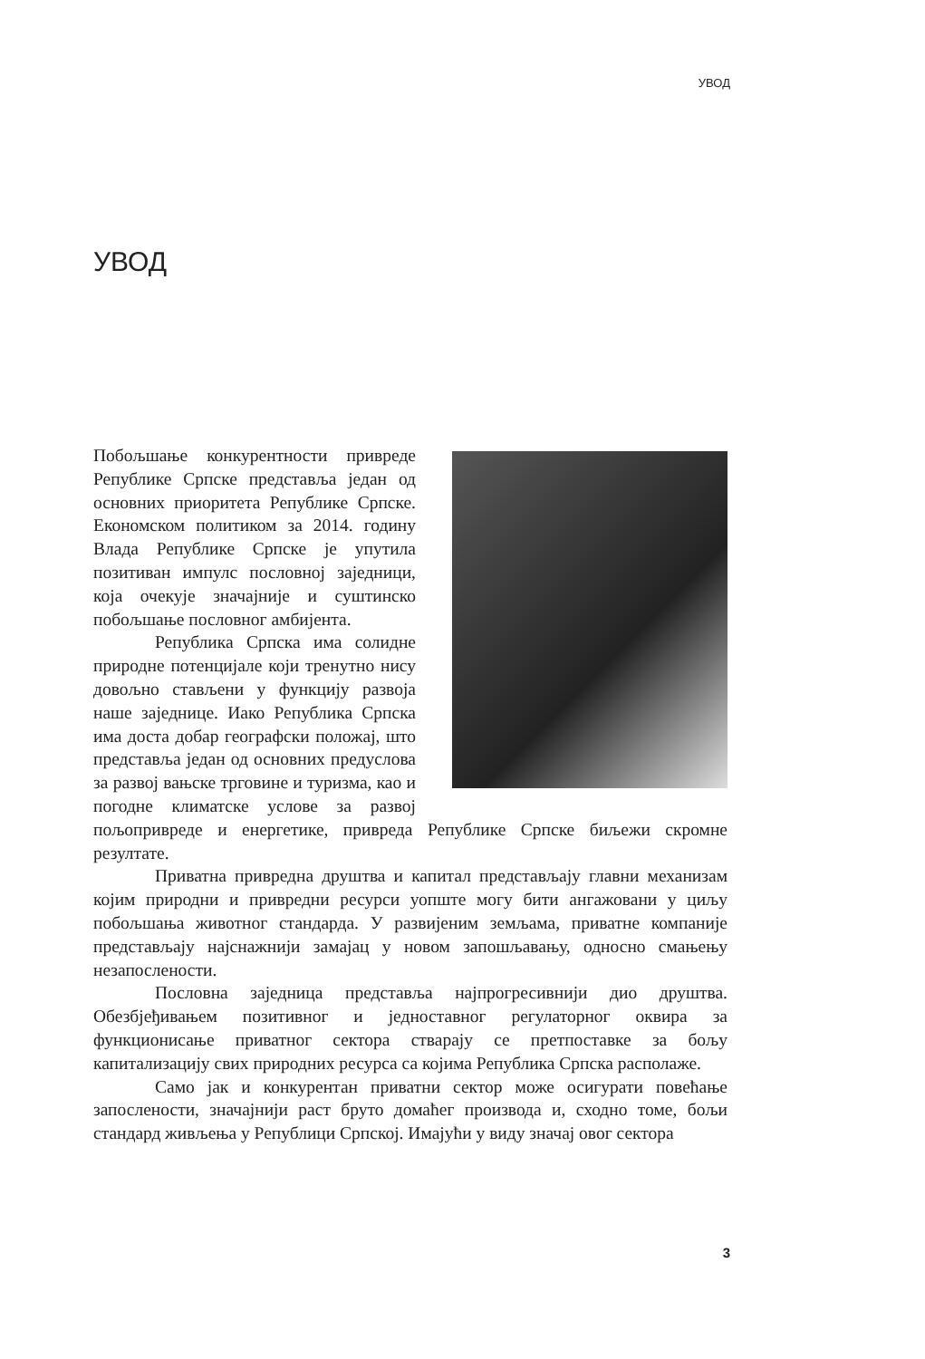УВОД
УВОД
Побољшање конкурентности привреде Републике Српске представља један од основних приоритета Републике Српске. Економском политиком за 2014. годину Влада Републике Српске је упутила позитиван импулс пословној заједници, која очекује значајније и суштинско побољшање пословног амбијента.
Република Српска има солидне природне потенцијале који тренутно нису довољно стављени у функцију развоја наше заједнице. Иако Република Српска има доста добар географски положај, што представља један од основних предуслова за развој вањске трговине и туризма, као и погодне климатске услове за развој пољопривреде и енергетике, привреда Републике Српске биљежи скромне резултате.
Приватна привредна друштва и капитал представљају главни механизам којим природни и привредни ресурси уопште могу бити ангажовани у циљу побољшања животног стандарда. У развијеним земљама, приватне компаније представљају најснажнији замајац у новом запошљавању, односно смањењу незапослености.
Пословна заједница представља најпрогресивнији дио друштва. Обезбјеђивањем позитивног и једноставног регулаторног оквира за функционисање приватног сектора стварају се претпоставке за бољу капитализацију свих природних ресурса са којима Република Српска располаже.
Само јак и конкурентан приватни сектор може осигурати повећање запослености, значајнији раст бруто домаћег производа и, сходно томе, бољи стандард живљења у Републици Српској. Имајући у виду значај овог сектора
3